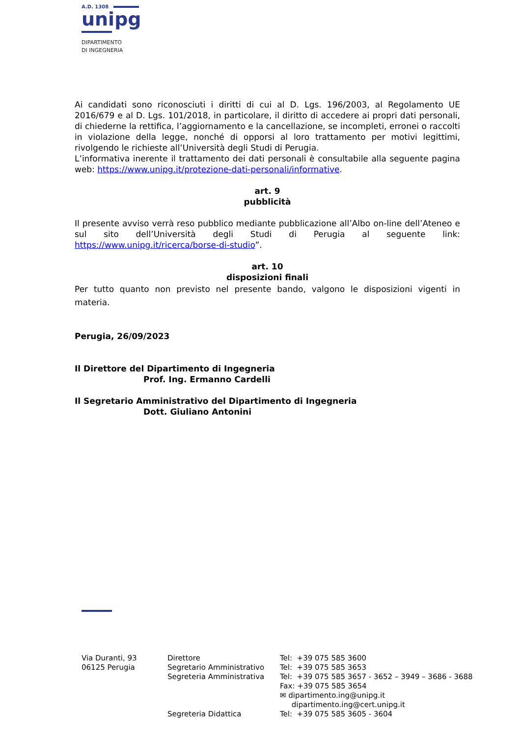A.D. 1308
unipg
DIPARTIMENTO
DI INGEGNERIA
Ai candidati sono riconosciuti i diritti di cui al D. Lgs. 196/2003, al Regolamento UE 2016/679 e al D. Lgs. 101/2018, in particolare, il diritto di accedere ai propri dati personali, di chiederne la rettifica, l’aggiornamento e la cancellazione, se incompleti, erronei o raccolti in violazione della legge, nonché di opporsi al loro trattamento per motivi legittimi, rivolgendo le richieste all’Università degli Studi di Perugia.
L’informativa inerente il trattamento dei dati personali è consultabile alla seguente pagina web: https://www.unipg.it/protezione-dati-personali/informative.
art. 9
pubblicità
Il presente avviso verrà reso pubblico mediante pubblicazione all’Albo on-line dell’Ateneo e sul sito dell’Università degli Studi di Perugia al seguente link: https://www.unipg.it/ricerca/borse-di-studio”.
art. 10
disposizioni finali
Per tutto quanto non previsto nel presente bando, valgono le disposizioni vigenti in materia.
Perugia, 26/09/2023
Il Direttore del Dipartimento di Ingegneria
Prof. Ing. Ermanno Cardelli
Il Segretario Amministrativo del Dipartimento di Ingegneria
Dott. Giuliano Antonini
Via Duranti, 93
06125 Perugia
Direttore
Segretario Amministrativo
Segreteria Amministrativa
Segreteria Didattica
Tel: +39 075 585 3600
Tel: +39 075 585 3653
Tel: +39 075 585 3657 - 3652 – 3949 – 3686 - 3688
Fax: +39 075 585 3654
✉ dipartimento.ing@unipg.it
dipartimento.ing@cert.unipg.it
Tel: +39 075 585 3605 - 3604